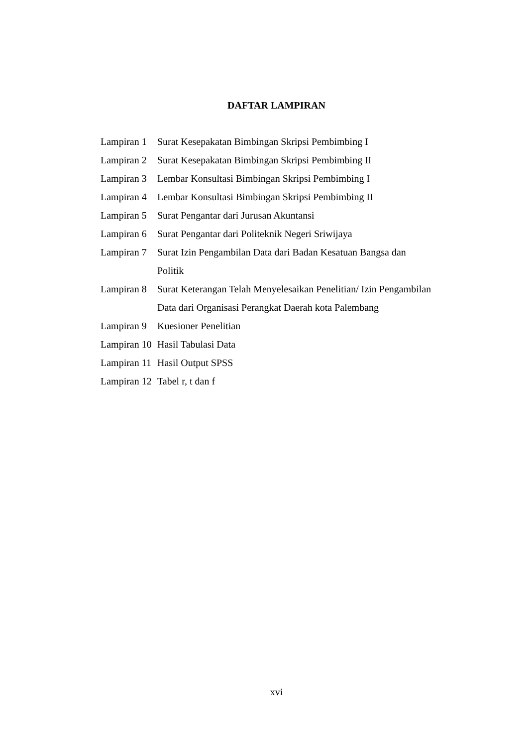DAFTAR LAMPIRAN
Lampiran 1 Surat Kesepakatan Bimbingan Skripsi Pembimbing I
Lampiran 2 Surat Kesepakatan Bimbingan Skripsi Pembimbing II
Lampiran 3 Lembar Konsultasi Bimbingan Skripsi Pembimbing I
Lampiran 4 Lembar Konsultasi Bimbingan Skripsi Pembimbing II
Lampiran 5 Surat Pengantar dari Jurusan Akuntansi
Lampiran 6 Surat Pengantar dari Politeknik Negeri Sriwijaya
Lampiran 7 Surat Izin Pengambilan Data dari Badan Kesatuan Bangsa dan
Politik
Lampiran 8 Surat Keterangan Telah Menyelesaikan Penelitian/ Izin Pengambilan
Data dari Organisasi Perangkat Daerah kota Palembang
Lampiran 9 Kuesioner Penelitian
Lampiran 10 Hasil Tabulasi Data
Lampiran 11 Hasil Output SPSS
Lampiran 12 Tabel r, t dan f
xvi